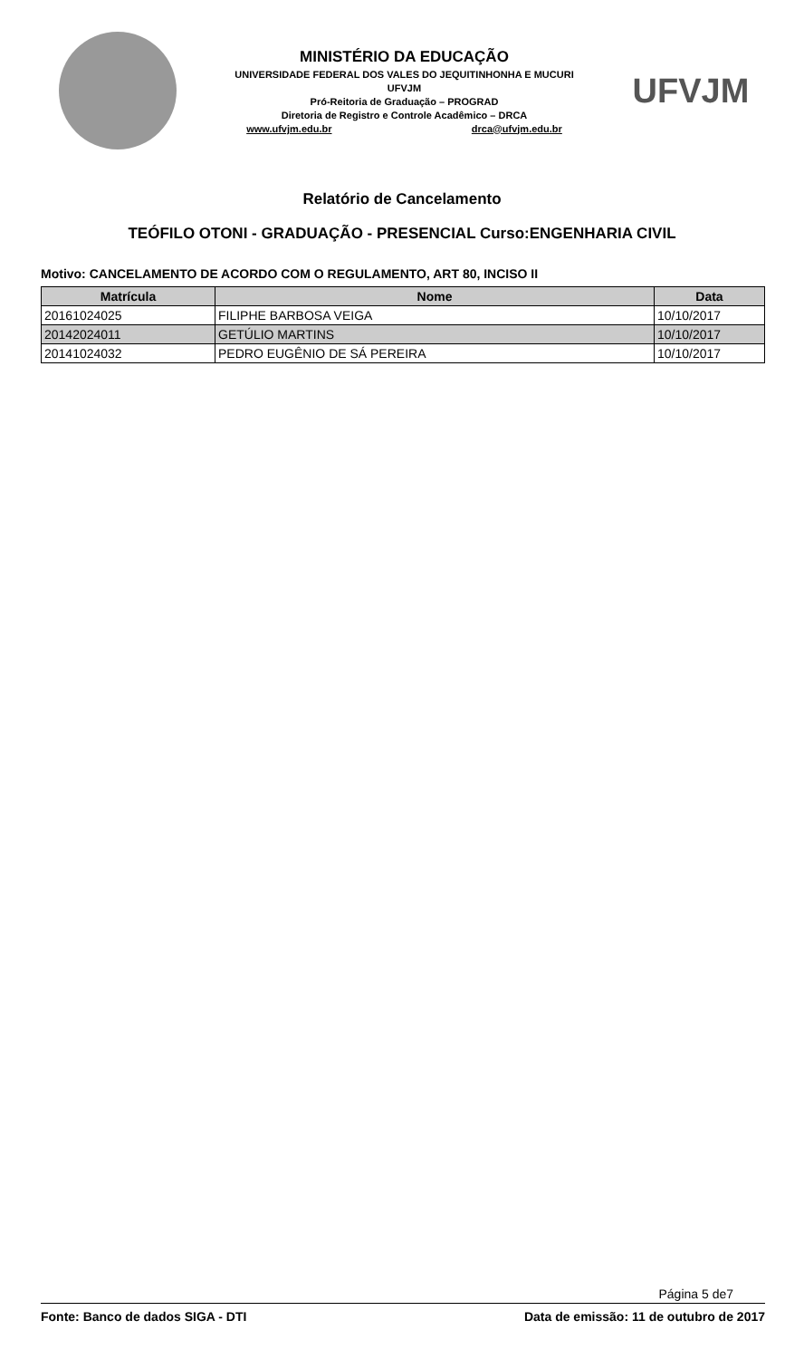MINISTÉRIO DA EDUCAÇÃO
UNIVERSIDADE FEDERAL DOS VALES DO JEQUITINHONHA E MUCURI
UFVJM
Pró-Reitoria de Graduação – PROGRAD
Diretoria de Registro e Controle Acadêmico – DRCA
www.ufvjm.edu.br drca@ufvjm.edu.br
UFVJM
Relatório de Cancelamento
TEÓFILO OTONI - GRADUAÇÃO - PRESENCIAL Curso:ENGENHARIA CIVIL
Motivo: CANCELAMENTO DE ACORDO COM O REGULAMENTO, ART 80, INCISO II
| Matrícula | Nome | Data |
| --- | --- | --- |
| 20161024025 | FILIPHE BARBOSA VEIGA | 10/10/2017 |
| 20142024011 | GETÚLIO MARTINS | 10/10/2017 |
| 20141024032 | PEDRO EUGÊNIO DE SÁ PEREIRA | 10/10/2017 |
Página 5 de7
Fonte: Banco de dados SIGA - DTI Data de emissão: 11 de outubro de 2017